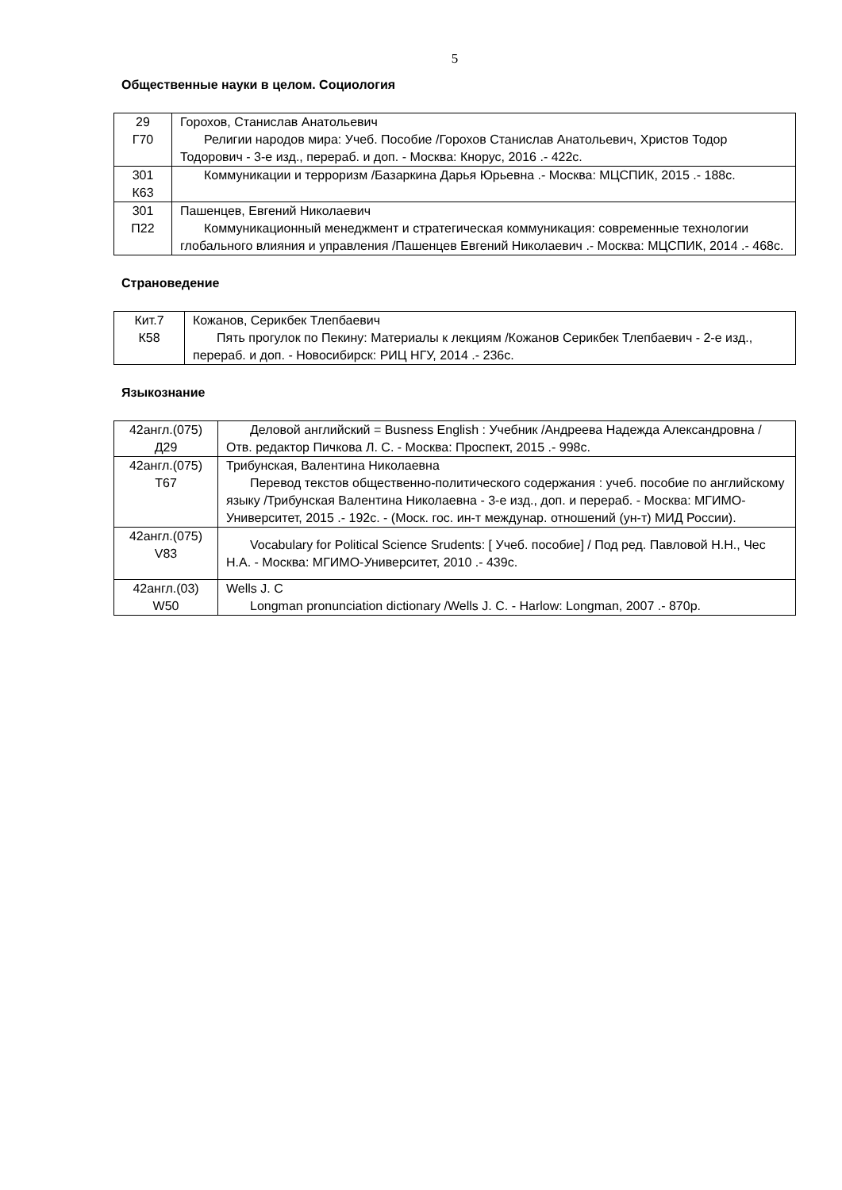5
Общественные науки в целом. Социология
| 29 Г70 | Горохов, Станислав Анатольевич Религии народов мира: Учеб. Пособие /Горохов Станислав Анатольевич, Христов Тодор Тодорович - 3-е изд., перераб. и доп. - Москва: Кнорус, 2016 .- 422с. |
| 301 К63 | Коммуникации и терроризм /Базаркина Дарья Юрьевна .- Москва: МЦСПИК, 2015 .- 188с. |
| 301 П22 | Пашенцев, Евгений Николаевич Коммуникационный менеджмент и стратегическая коммуникация: современные технологии глобального влияния и управления /Пашенцев Евгений Николаевич .- Москва: МЦСПИК, 2014 .- 468с. |
Страноведение
| Кит.7 К58 | Кожанов, Серикбек Тлепбаевич Пять прогулок по Пекину: Материалы к лекциям /Кожанов Серикбек Тлепбаевич - 2-е изд., перераб. и доп. - Новосибирск: РИЦ НГУ, 2014 .- 236с. |
Языкознание
| 42англ.(075) Д29 | Деловой английский = Busness English : Учебник /Андреева Надежда Александровна /Отв. редактор Пичкова Л. С. - Москва: Проспект, 2015 .- 998с. |
| 42англ.(075) Т67 | Трибунская, Валентина Николаевна Перевод текстов общественно-политического содержания : учеб. пособие по английскому языку /Трибунская Валентина Николаевна - 3-е изд., доп. и перераб. - Москва: МГИМО-Университет, 2015 .- 192с. - (Моск. гос. ин-т междунар. отношений (ун-т) МИД России). |
| 42англ.(075) V83 | Vocabulary for Political Science Srudents: [ Учеб. пособие] / Под ред. Павловой Н.Н., Чес Н.А. - Москва: МГИМО-Университет, 2010 .- 439с. |
| 42англ.(03) W50 | Wells J. C Longman pronunciation dictionary /Wells J. C. - Harlow: Longman, 2007 .- 870р. |